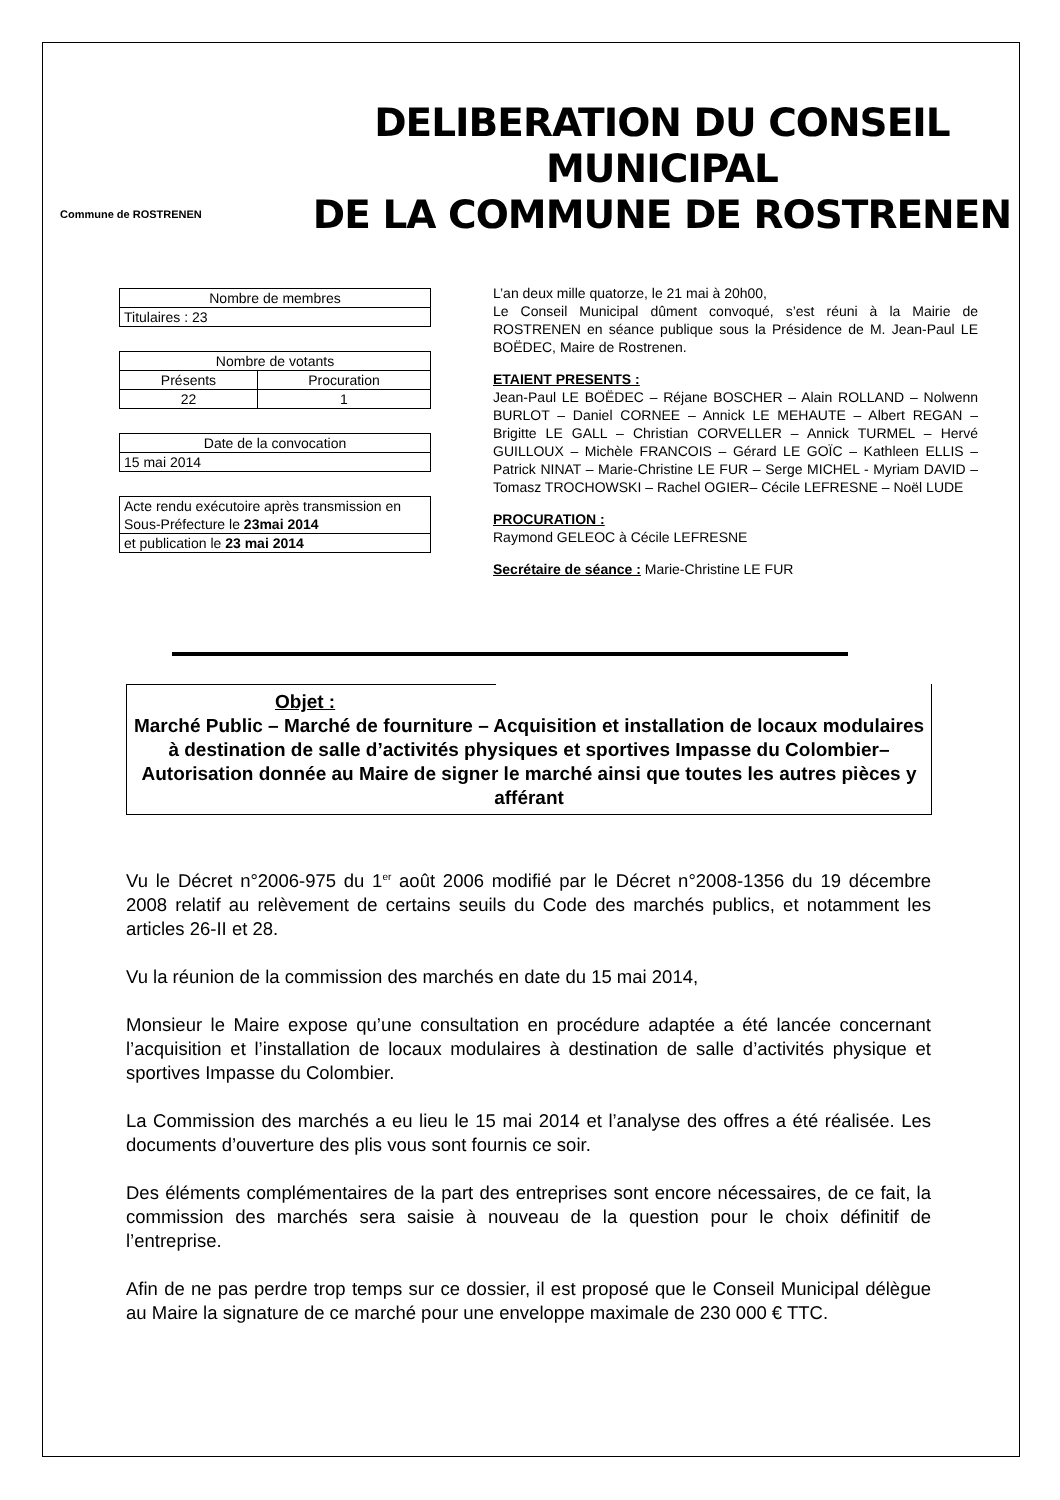Commune de ROSTRENEN
DELIBERATION DU CONSEIL MUNICIPAL
DE LA COMMUNE DE ROSTRENEN
| Nombre de membres |
| Titulaires : 23 |
| Nombre de votants | |
| Présents | Procuration |
| 22 | 1 |
| Date de la convocation |
| 15 mai 2014 |
| Acte rendu exécutoire après transmission en Sous-Préfecture le 23mai 2014 |
| et publication le 23 mai 2014 |
L’an deux mille quatorze, le 21 mai à 20h00,
Le Conseil Municipal dûment convoqué, s’est réuni à la Mairie de ROSTRENEN en séance publique sous la Présidence de M. Jean-Paul LE BOËDEC, Maire de Rostrenen.
ETAIENT PRESENTS :
Jean-Paul LE BOËDEC – Réjane BOSCHER – Alain ROLLAND – Nolwenn BURLOT – Daniel CORNEE – Annick LE MEHAUTE – Albert REGAN – Brigitte LE GALL – Christian CORVELLER – Annick TURMEL – Hervé GUILLOUX – Michèle FRANCOIS – Gérard LE GOÏC – Kathleen ELLIS – Patrick NINAT – Marie-Christine LE FUR – Serge MICHEL - Myriam DAVID – Tomasz TROCHOWSKI – Rachel OGIER– Cécile LEFRESNE – Noël LUDE
PROCURATION :
Raymond GELEOC à Cécile LEFRESNE
Secrétaire de séance : Marie-Christine LE FUR
Objet :
Marché Public – Marché de fourniture – Acquisition et installation de locaux modulaires à destination de salle d’activités physiques et sportives Impasse du Colombier– Autorisation donnée au Maire de signer le marché ainsi que toutes les autres pièces y afférant
Vu le Décret n°2006-975 du 1<sup>er</sup> août 2006 modifié par le Décret n°2008-1356 du 19 décembre 2008 relatif au relèvement de certains seuils du Code des marchés publics, et notamment les articles 26-II et 28.
Vu la réunion de la commission des marchés en date du 15 mai 2014,
Monsieur le Maire expose qu’une consultation en procédure adaptée a été lancée concernant l’acquisition et l’installation de locaux modulaires à destination de salle d’activités physique et sportives Impasse du Colombier.
La Commission des marchés a eu lieu le 15 mai 2014 et l’analyse des offres a été réalisée. Les documents d’ouverture des plis vous sont fournis ce soir.
Des éléments complémentaires de la part des entreprises sont encore nécessaires, de ce fait, la commission des marchés sera saisie à nouveau de la question pour le choix définitif de l’entreprise.
Afin de ne pas perdre trop temps sur ce dossier, il est proposé que le Conseil Municipal délègue au Maire la signature de ce marché pour une enveloppe maximale de 230 000 € TTC.